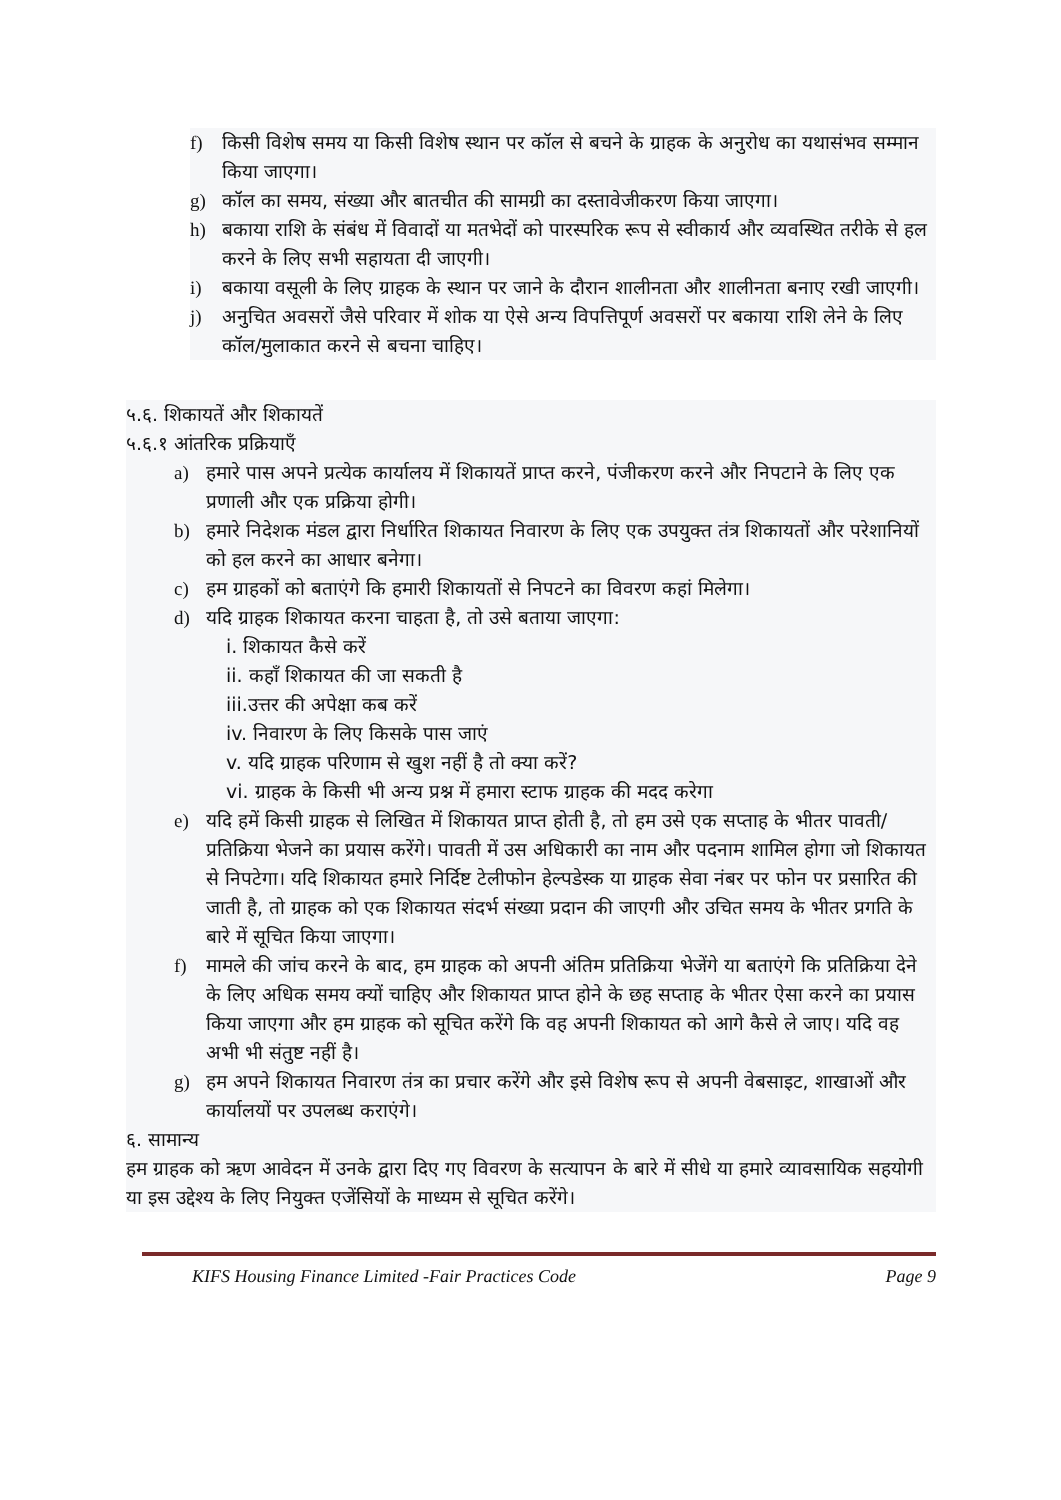f) किसी विशेष समय या किसी विशेष स्थान पर कॉल से बचने के ग्राहक के अनुरोध का यथासंभव सम्मान किया जाएगा।
g) कॉल का समय, संख्या और बातचीत की सामग्री का दस्तावेजीकरण किया जाएगा।
h) बकाया राशि के संबंध में विवादों या मतभेदों को पारस्परिक रूप से स्वीकार्य और व्यवस्थित तरीके से हल करने के लिए सभी सहायता दी जाएगी।
i) बकाया वसूली के लिए ग्राहक के स्थान पर जाने के दौरान शालीनता और शालीनता बनाए रखी जाएगी।
j) अनुचित अवसरों जैसे परिवार में शोक या ऐसे अन्य विपत्तिपूर्ण अवसरों पर बकाया राशि लेने के लिए कॉल/मुलाकात करने से बचना चाहिए।
५.६. शिकायतें और शिकायतें
५.६.१ आंतरिक प्रक्रियाएँ
a) हमारे पास अपने प्रत्येक कार्यालय में शिकायतें प्राप्त करने, पंजीकरण करने और निपटाने के लिए एक प्रणाली और एक प्रक्रिया होगी।
b) हमारे निदेशक मंडल द्वारा निर्धारित शिकायत निवारण के लिए एक उपयुक्त तंत्र शिकायतों और परेशानियों को हल करने का आधार बनेगा।
c) हम ग्राहकों को बताएंगे कि हमारी शिकायतों से निपटने का विवरण कहां मिलेगा।
d) यदि ग्राहक शिकायत करना चाहता है, तो उसे बताया जाएगा:
i. शिकायत कैसे करें
ii. कहाँ शिकायत की जा सकती है
iii.उत्तर की अपेक्षा कब करें
iv. निवारण के लिए किसके पास जाएं
v. यदि ग्राहक परिणाम से खुश नहीं है तो क्या करें?
vi. ग्राहक के किसी भी अन्य प्रश्न में हमारा स्टाफ ग्राहक की मदद करेगा
e) यदि हमें किसी ग्राहक से लिखित में शिकायत प्राप्त होती है, तो हम उसे एक सप्ताह के भीतर पावती/प्रतिक्रिया भेजने का प्रयास करेंगे। पावती में उस अधिकारी का नाम और पदनाम शामिल होगा जो शिकायत से निपटेगा। यदि शिकायत हमारे निर्दिष्ट टेलीफोन हेल्पडेस्क या ग्राहक सेवा नंबर पर फोन पर प्रसारित की जाती है, तो ग्राहक को एक शिकायत संदर्भ संख्या प्रदान की जाएगी और उचित समय के भीतर प्रगति के बारे में सूचित किया जाएगा।
f) मामले की जांच करने के बाद, हम ग्राहक को अपनी अंतिम प्रतिक्रिया भेजेंगे या बताएंगे कि प्रतिक्रिया देने के लिए अधिक समय क्यों चाहिए और शिकायत प्राप्त होने के छह सप्ताह के भीतर ऐसा करने का प्रयास किया जाएगा और हम ग्राहक को सूचित करेंगे कि वह अपनी शिकायत को आगे कैसे ले जाए। यदि वह अभी भी संतुष्ट नहीं है।
g) हम अपने शिकायत निवारण तंत्र का प्रचार करेंगे और इसे विशेष रूप से अपनी वेबसाइट, शाखाओं और कार्यालयों पर उपलब्ध कराएंगे।
६. सामान्य
हम ग्राहक को ऋण आवेदन में उनके द्वारा दिए गए विवरण के सत्यापन के बारे में सीधे या हमारे व्यावसायिक सहयोगी या इस उद्देश्य के लिए नियुक्त एजेंसियों के माध्यम से सूचित करेंगे।
KIFS Housing Finance Limited -Fair Practices Code Page 9